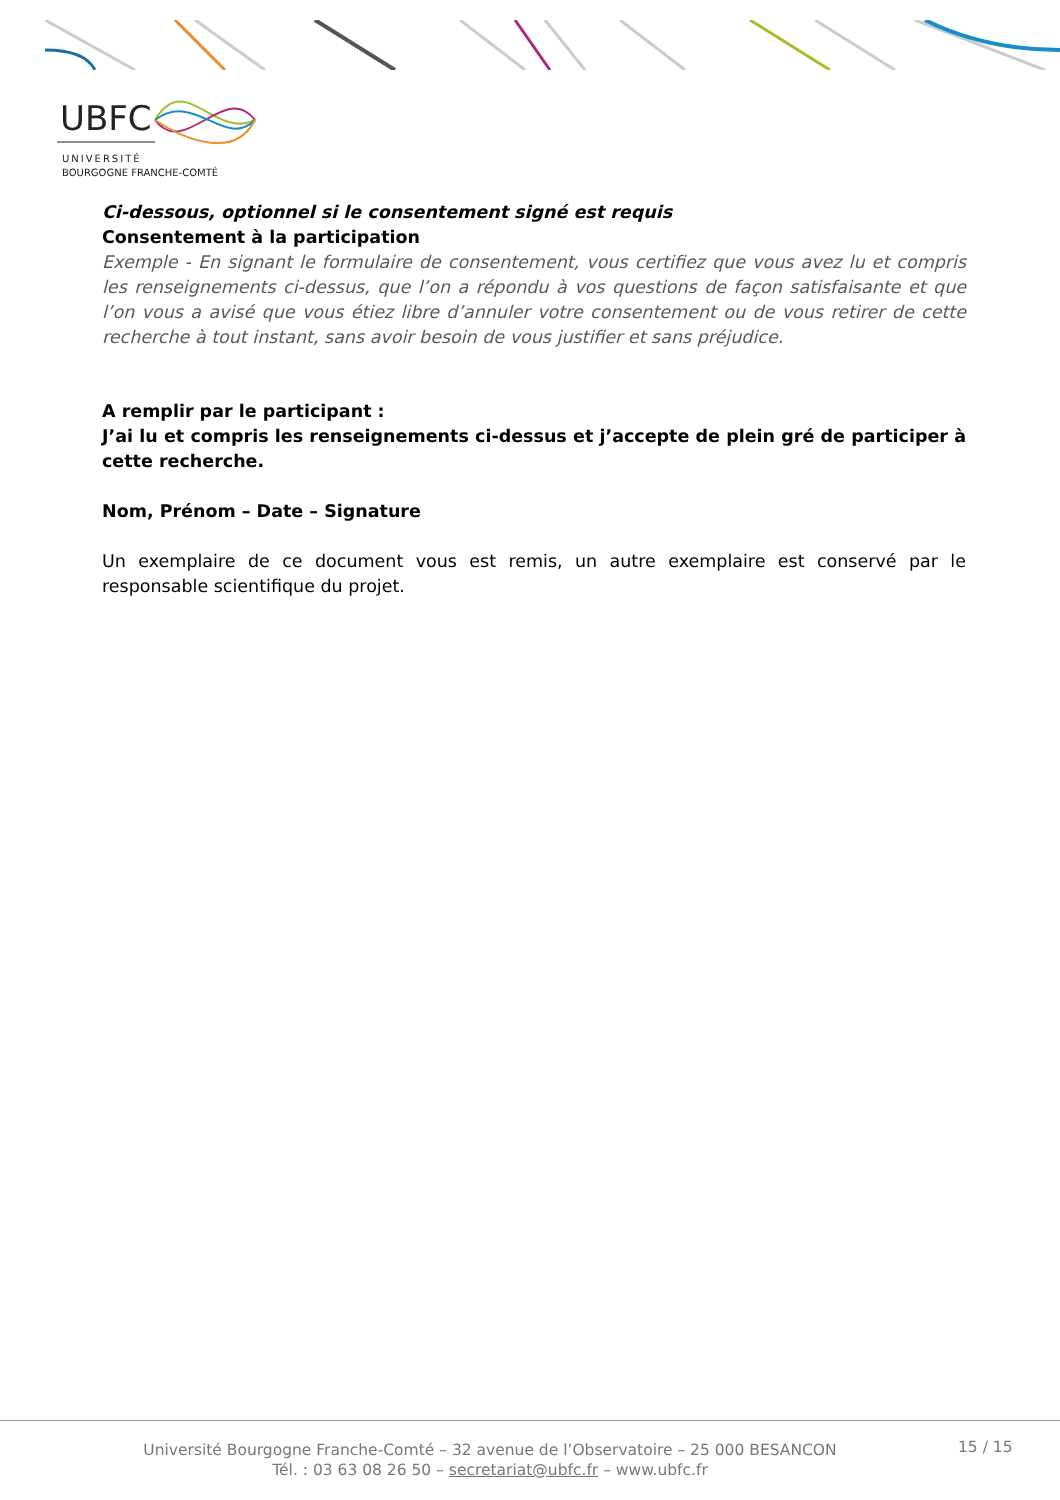UBFC
UNIVERSITÉ
BOURGOGNE FRANCHE-COMTÉ
Ci-dessous, optionnel si le consentement signé est requis
Consentement à la participation
Exemple - En signant le formulaire de consentement, vous certifiez que vous avez lu et compris les renseignements ci-dessus, que l’on a répondu à vos questions de façon satisfaisante et que l’on vous a avisé que vous étiez libre d’annuler votre consentement ou de vous retirer de cette recherche à tout instant, sans avoir besoin de vous justifier et sans préjudice.
A remplir par le participant :
J’ai lu et compris les renseignements ci-dessus et j’accepte de plein gré de participer à cette recherche.
Nom, Prénom – Date – Signature
Un exemplaire de ce document vous est remis, un autre exemplaire est conservé par le responsable scientifique du projet.
Université Bourgogne Franche-Comté – 32 avenue de l’Observatoire – 25 000 BESANCON
Tél. : 03 63 08 26 50 – secretariat@ubfc.fr – www.ubfc.fr
15 / 15